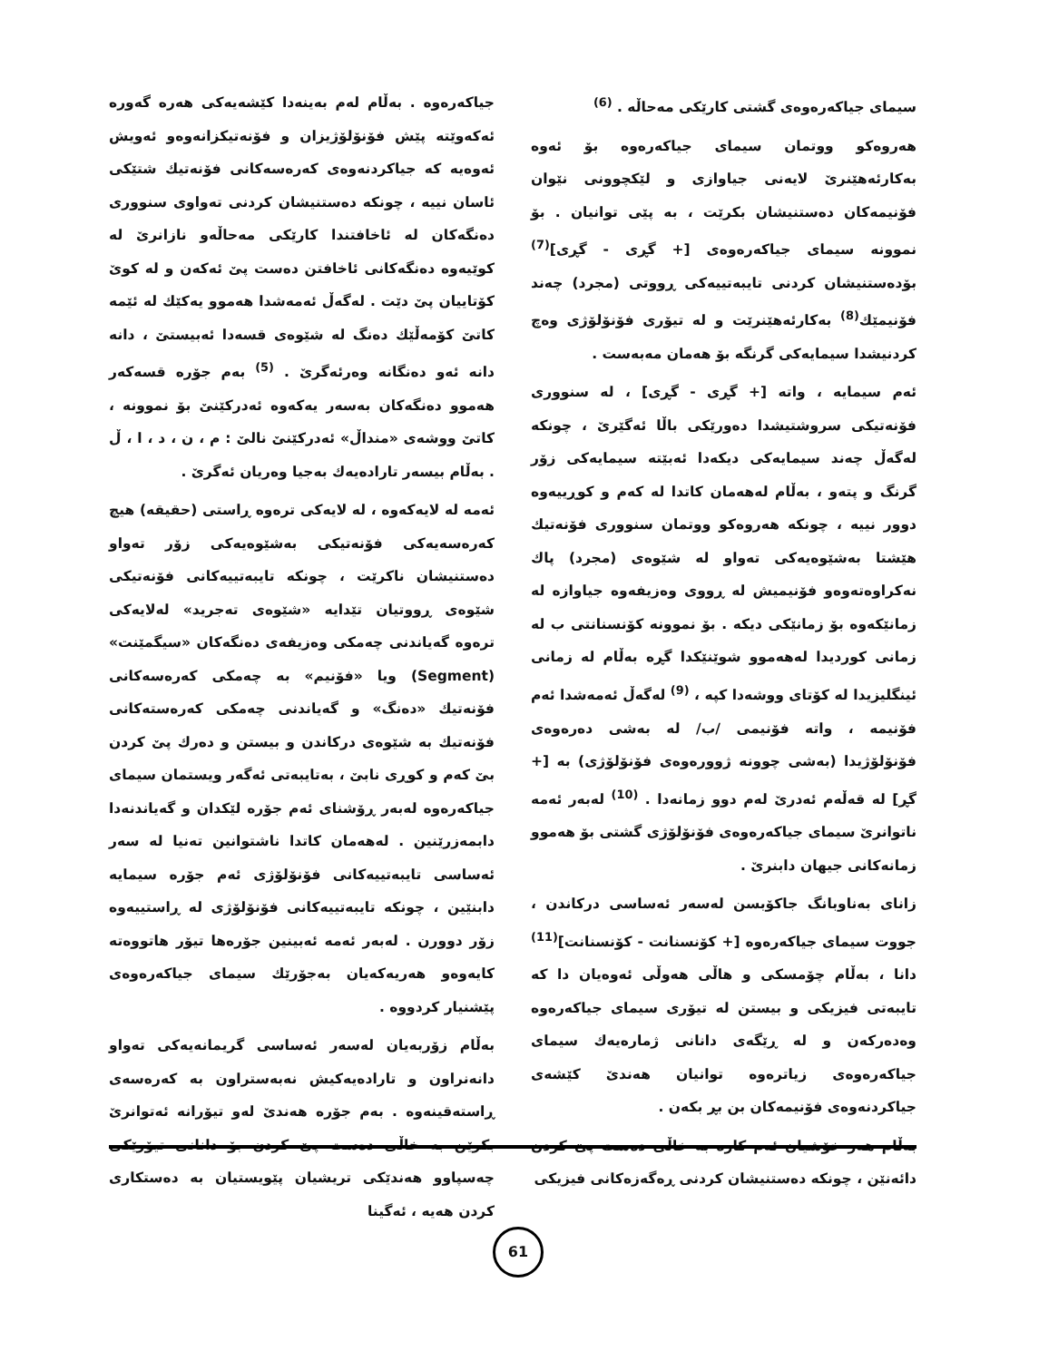جیاکەرەوە . بەڵام لەم بەینەدا کێشەیەکی هەرە گەورە ئەکەوێتە پێش فۆنۆلۆژیزان و فۆنەتیکزانەوەو ئەویش ئەوەیە کە جیاکردنەوەی کەرەسەکانی فۆنەتیك شتێکی ئاسان نییە ، چونکە دەستنیشان کردنی تەواوی سنووری دەنگەکان لە ئاخافتندا کارێکی مەحاڵەو نازانرێ لە کوێیەوە دەنگەکانی ئاخافتن دەست پێ ئەکەن و لە کوێ کۆتاییان پێ دێت . لەگەڵ ئەمەشدا هەموو یەکێك لە ئێمە کاتێ کۆمەڵێك دەنگ لە شێوەی قسەدا ئەبیستێ ، دانە دانە ئەو دەنگانە وەرئەگرێ . <sup>(5)</sup> بەم جۆرە قسەکەر هەموو دەنگەکان بەسەر یەکەوە ئەدرکێنێ بۆ نموونە ، کاتێ ووشەی «منداڵ» ئەدرکێنێ نالێ : م ، ن ، د ، ا ، ڵ . بەڵام بیسەر تارادەیەك بەجیا وەریان ئەگرێ .
ئەمە لە لایەکەوە ، لە لایەکی ترەوە ڕاستی (حقیقە) هیچ کەرەسەیەکی فۆنەتیکی بەشێوەیەکی زۆر تەواو دەستنیشان ناکرێت ، چونکە تایبەتییەکانی فۆنەتیکی شێوەی ڕووتیان تێدایە «شێوەی تەجرید» لەلایەکی ترەوە گەیاندنی چەمکی وەزیفەی دەنگەکان «سیگمێنت» (Segment) ویا «فۆنیم» بە چەمکی کەرەسەکانی فۆنەتیك «دەنگ» و گەیاندنی چەمکی کەرەستەکانی فۆنەتیك بە شێوەی درکاندن و بیستن و دەرك پێ کردن بێ کەم و کوڕی نابێ ، بەتایبەتی ئەگەر ویستمان سیمای جیاکەرەوە لەبەر ڕۆشنای ئەم جۆرە لێکدان و گەیاندنەدا دابمەزرێنین . لەهەمان کاتدا ناشتوانین تەنیا لە سەر ئەساسی تایبەتییەکانی فۆنۆلۆژی ئەم جۆرە سیمایە دابنێین ، چونکە تایبەتییەکانی فۆنۆلۆژی لە ڕاستییەوە زۆر دوورن . لەبەر ئەمە ئەبینین جۆرەها تیۆر هاتووەتە کایەوەو هەریەکەیان بەجۆرێك سیمای جیاکەرەوەی پێشنیار کردووە .
بەڵام زۆربەیان لەسەر ئەساسی گریمانەیەکی تەواو دانەنراون و تارادەیەکیش نەبەستراون بە کەرەسەی ڕاستەقینەوە . بەم جۆرە هەندێ لەو تیۆرانە ئەتوانرێ بکرێن بە خاڵی دەست پێ کردن بۆ دانانی تیۆرێکی چەسپاوو هەندێکی تریشیان پێویستیان بە دەستکاری کردن هەیە ، ئەگینا
سیمای جیاکەرەوەی گشتی کارێکی مەحاڵە . <sup>(6)</sup>
هەروەکو ووتمان سیمای جیاکەرەوە بۆ ئەوە بەکارئەهێنرێ لایەنی جیاوازی و لێکچوونی نێوان فۆنیمەکان دەستنیشان بکرێت ، بە پێی توانیان . بۆ نموونە سیمای جیاکەرەوەی [+ گڕی - گڕی]<sup>(7)</sup> بۆدەستنیشان کردنی تایبەتییەکی ڕووتی (مجرد) چەند فۆنیمێك<sup>(8)</sup> بەکارئەهێنرێت و لە تیۆری فۆنۆلۆژی وەچ کردنیشدا سیمایەکی گرنگە بۆ هەمان مەبەست .
ئەم سیمایە ، واتە [+ گڕی - گڕی] ، لە سنووری فۆنەتیکی سروشتیشدا دەورێکی باڵا ئەگێرێ ، چونکە لەگەڵ چەند سیمایەکی دیکەدا ئەبێتە سیمایەکی زۆر گرنگ و پتەو ، بەڵام لەهەمان کاتدا لە کەم و کوڕییەوە دوور نییە ، چونکە هەروەکو ووتمان سنووری فۆنەتیك هێشتا بەشێوەیەکی تەواو لە شێوەی (مجرد) پاك نەکراوەتەوەو فۆنیمیش لە ڕووی وەزیفەوە جیاوازە لە زمانێکەوە بۆ زمانێکی دیکە . بۆ نموونە کۆنسنانتی ب لە زمانی کوردیدا لەهەموو شوێنێکدا گڕە بەڵام لە زمانی ئینگلیزیدا لە کۆتای ووشەدا کپە ، <sup>(9)</sup> لەگەڵ ئەمەشدا ئەم فۆنیمە ، واتە فۆنیمی /ب/ لە بەشی دەرەوەی فۆنۆلۆژیدا (بەشی چوونە ژوورەوەی فۆنۆلۆژی) بە [+ گڕ] لە قەڵەم ئەدرێ لەم دوو زمانەدا . <sup>(10)</sup> لەبەر ئەمە ناتوانرێ سیمای جیاکەرەوەی فۆنۆلۆژی گشتی بۆ هەموو زمانەکانی جیهان دابنرێ .
زانای بەناوبانگ جاکۆبسن لەسەر ئەساسی درکاندن ، جووت سیمای جیاکەرەوە [+ کۆنسنانت - کۆنسنانت]<sup>(11)</sup> دانا ، بەڵام چۆمسکی و هاڵی هەوڵی ئەوەیان دا کە تایبەتی فیزیکی و بیستن لە تیۆری سیمای جیاکەرەوە وەدەرکەن و لە ڕێگەی دانانی ژمارەیەك سیمای جیاکەرەوەی زیاترەوە توانیان هەندێ کێشەی جیاکردنەوەی فۆنیمەکان بن بڕ بکەن .
بەڵام هەر خۆشیان ئەم کارە بە خاڵی دەست پێ کردن دائەنێن ، چونکە دەستنیشان کردنی ڕەگەزەکانی فیزیکی
61